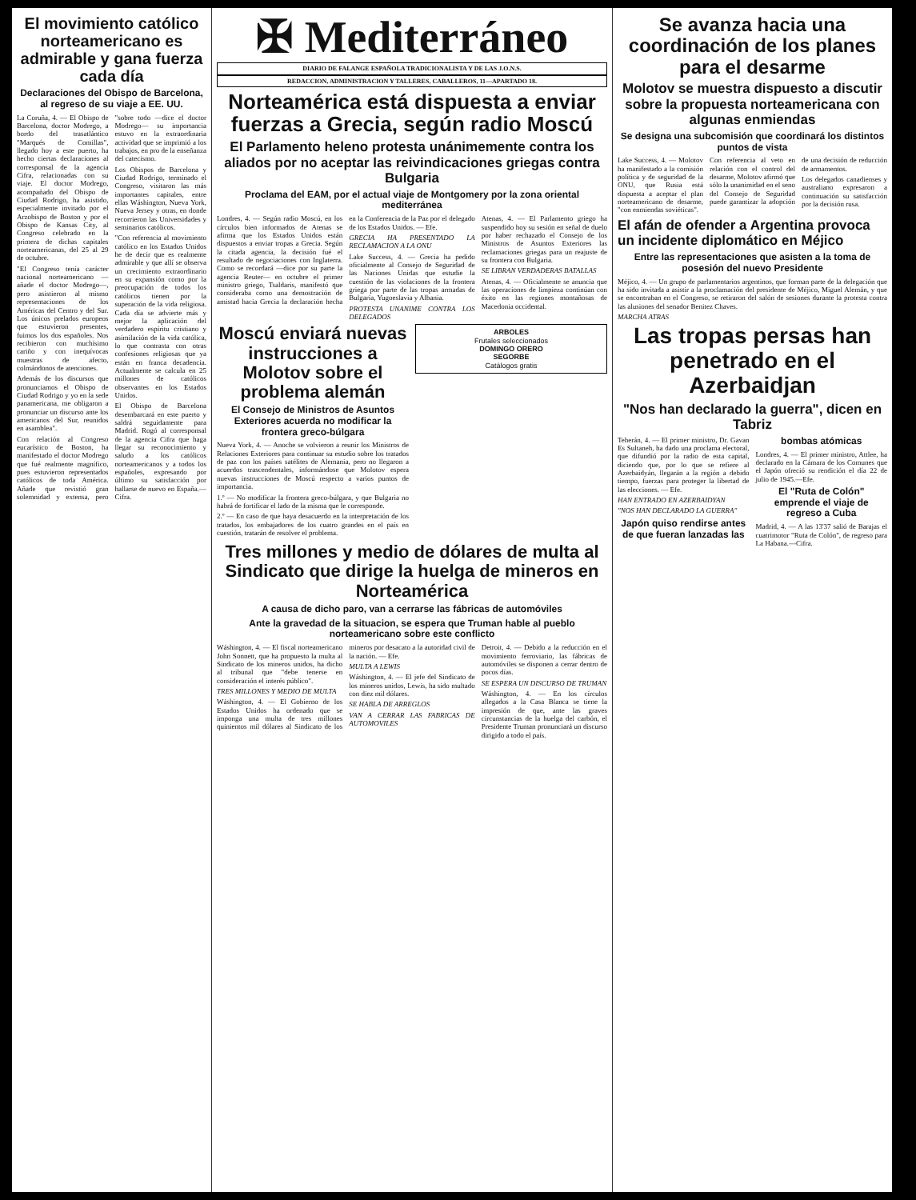El movimiento católico norteamericano es admirable y gana fuerza cada día
Declaraciones del Obispo de Barcelona, al regreso de su viaje a EE. UU.
La Coruña, 4. — El Obispo de Barcelona, doctor Modrego, a bordo del trasatlántico "Marqués de Comillas", llegado hoy a este puerto, ha hecho ciertas declaraciones al corresponsal de la agencia Cifra, relacionadas con su viaje. El doctor Modrego, acompañado del Obispo de Ciudad Rodrigo, ha asistido, especialmente invitado por el Arzobispo de Boston y por el Obispo de Kansas City, al Congreso celebrado en la primera de dichas capitales norteamericanas, del 25 al 29 de octubre.
"El Congreso tenía carácter nacional norteamericano —añade el doctor Modrego—, pero asistieron al mismo representaciones de los Américas del Centro y del Sur. Los únicos prelados europeos que estuvieron presentes, fuimos los dos españoles. Nos recibieron con muchísimo cariño y con inequívocas muestras de afecto, colmándonos de atenciones.
Además de los discursos que pronunciamos el Obispo de Ciudad Rodrigo y yo en la sede panamericana, me obligaron a pronunciar un discurso ante los americanos del Sur, reunidos en asamblea".
Con relación al Congreso eucarístico de Boston, ha manifestado el doctor Modrego que fué realmente magnífico, pues estuvieron representados católicos de toda América. Añade que revistió gran solemnidad y extensa, pero "sobre todo —dice el doctor Modrego— su importancia estuvo en la extraordinaria actividad que se imprimió a los trabajos, en pro de la enseñanza del catecismo.
Los Obispos de Barcelona y Ciudad Rodrigo, terminado el Congreso, visitaron las más importantes capitales, entre ellas Wáshington, Nueva York, Nueva Jersey y otras, en donde recorrieron las Universidades y seminarios católicos.
"Con referencia al movimiento católico en los Estados Unidos he de decir que es realmente admirable y que allí se observa un crecimiento extraordinario en su expansión como por la preocupación de todos los católicos tienen por la superación de la vida religiosa. Cada día se advierte más y mejor la aplicación del verdadero espíritu cristiano y asimilación de la vida católica, lo que contrasta con otras confesiones religiosas que ya están en franca decadencia. Actualmente se calcula en 25 millones de católicos observantes en los Estados Unidos.
El Obispo de Barcelona desembarcará en este puerto y saldrá seguidamente para Madrid. Rogó al corresponsal de la agencia Cifra que haga llegar su reconocimiento y saludo a los católicos norteamericanos y a todos los españoles, expresando por último su satisfacción por hallarse de nuevo en España.—Cifra.
✠ Mediterráneo
DIARIO DE FALANGE ESPAÑOLA TRADICIONALISTA Y DE LAS J.O.N.S.
REDACCION, ADMINISTRACION Y TALLERES, CABALLEROS, 11—APARTADO 18.
Norteamérica está dispuesta a enviar fuerzas a Grecia, según radio Moscú
El Parlamento heleno protesta unánimemente contra los aliados por no aceptar las reivindicaciones griegas contra Bulgaria
Proclama del EAM, por el actual viaje de Montgomery por la zona oriental mediterránea
Londres, 4. — Según radio Moscú, en los círculos bien informados de Atenas se afirma que los Estados Unidos están dispuestos a enviar tropas a Grecia. Según la citada agencia, la decisión fué el resultado de negociaciones con Inglaterra. Como se recordará —dice por su parte la agencia Reuter— en octubre el primer ministro griego, Tsaldaris, manifestó que consideraba como una demostración de amistad hacia Grecia la declaración hecha en la Conferencia de la Paz por el delegado de los Estados Unidos. — Efe.
GRECIA HA PRESENTADO LA RECLAMACION A LA ONU
Lake Success, 4. — Grecia ha pedido oficialmente al Consejo de Seguridad de las Naciones Unidas que estudie la cuestión de las violaciones de la frontera griega por parte de las tropas armadas de Bulgaria, Yugoeslavia y Albania.
PROTESTA UNANIME CONTRA LOS DELEGADOS
Atenas, 4. — El Parlamento griego ha suspendido hoy su sesión en señal de duelo por haber rechazado el Consejo de los Ministros de Asuntos Exteriores las reclamaciones griegas para un reajuste de su frontera con Bulgaria.
SE LIBRAN VERDADERAS BATALLAS
Atenas, 4. — Oficialmente se anuncia que las operaciones de limpieza continúan con éxito en las regiones montañosas de Macedonia occidental.
Moscú enviará nuevas instrucciones a Molotov sobre el problema alemán
El Consejo de Ministros de Asuntos Exteriores acuerda no modificar la frontera greco-búlgara
Nueva York, 4. — Anoche se volvieron a reunir los Ministros de Relaciones Exteriores para continuar su estudio sobre los tratados de paz con los países satélites de Alemania, pero no llegaron a acuerdos trascendentales, informándose que Molotov espera nuevas instrucciones de Moscú respecto a varios puntos de importancia.
1.º — No modificar la frontera greco-búlgara, y que Bulgaria no habrá de fortificar el lado de la misma que le corresponde.
2.º — En caso de que haya desacuerdo en la interpretación de los tratados, los embajadores de los cuatro grandes en el país en cuestión, tratarán de resolver el problema.
ARBOLES
Frutales seleccionados
DOMINGO ORERO
SEGORBE
Catálogos gratis
Tres millones y medio de dólares de multa al Sindicato que dirige la huelga de mineros en Norteamérica
A causa de dicho paro, van a cerrarse las fábricas de automóviles
Ante la gravedad de la situacion, se espera que Truman hable al pueblo norteamericano sobre este conflicto
Wáshington, 4. — El fiscal norteamericano John Sonnett, que ha propuesto la multa al Sindicato de los mineros unidos, ha dicho al tribunal que "debe tenerse en consideración el interés público".
TRES MILLONES Y MEDIO DE MULTA
Wáshington, 4. — El Gobierno de los Estados Unidos ha ordenado que se imponga una multa de tres millones quinientos mil dólares al Sindicato de los mineros por desacato a la autoridad civil de la nación. — Efe.
MULTA A LEWIS
Wáshington, 4. — El jefe del Sindicato de los mineros unidos, Lewis, ha sido multado con diez mil dólares.
SE HABLA DE ARREGLOS
VAN A CERRAR LAS FABRICAS DE AUTOMOVILES
Detroit, 4. — Debido a la reducción en el movimiento ferroviario, las fábricas de automóviles se disponen a cerrar dentro de pocos días.
SE ESPERA UN DISCURSO DE TRUMAN
Wáshington, 4. — En los círculos allegados a la Casa Blanca se tiene la impresión de que, ante las graves circunstancias de la huelga del carbón, el Presidente Truman pronunciará un discurso dirigido a todo el país.
Se avanza hacia una coordinación de los planes para el desarme
Molotov se muestra dispuesto a discutir sobre la propuesta norteamericana con algunas enmiendas
Se designa una subcomisión que coordinará los distintos puntos de vista
Lake Success, 4. — Molotov ha manifestado a la comisión política y de seguridad de la ONU, que Rusia está dispuesta a aceptar el plan norteamericano de desarme, "con enmiendas soviéticas".
Con referencia al veto en relación con el control del desarme, Molotov afirmó que sólo la unanimidad en el seno del Consejo de Seguridad puede garantizar la adopción de una decisión de reducción de armamentos.
Los delegados canadienses y australiano expresaron a continuación su satisfacción por la decisión rusa.
El afán de ofender a Argentina provoca un incidente diplomático en Méjico
Entre las representaciones que asisten a la toma de posesión del nuevo Presidente
Méjico, 4. — Un grupo de parlamentarios argentinos, que forman parte de la delegación que ha sido invitada a asistir a la proclamación del presidente de Méjico, Miguel Alemán, y que se encontraban en el Congreso, se retiraron del salón de sesiones durante la protesta contra las alusiones del senador Benitez Chaves.
MARCHA ATRAS
Las tropas persas han penetrado en el Azerbaidjan
"Nos han declarado la guerra", dicen en Tabriz
Teherán, 4. — El primer ministro, Dr. Gavan Es Sultaneh, ha dado una proclama electoral, que difundió por la radio de esta capital, diciendo que, por lo que se refiere al Azerbaidyán, llegarán a la región a debido tiempo, fuerzas para proteger la libertad de las elecciones. — Efe.
HAN ENTRADO EN AZERBAIDYAN
"NOS HAN DECLARADO LA GUERRA"
Japón quiso rendirse antes de que fueran lanzadas las bombas atómicas
Londres, 4. — El primer ministro, Attlee, ha declarado en la Cámara de los Comunes que el Japón ofreció su rendición el día 22 de julio de 1945.—Efe.
El "Ruta de Colón" emprende el viaje de regreso a Cuba
Madrid, 4. — A las 13'37 salió de Barajas el cuatrimotor "Ruta de Colón", de regreso para La Habana.—Cifra.